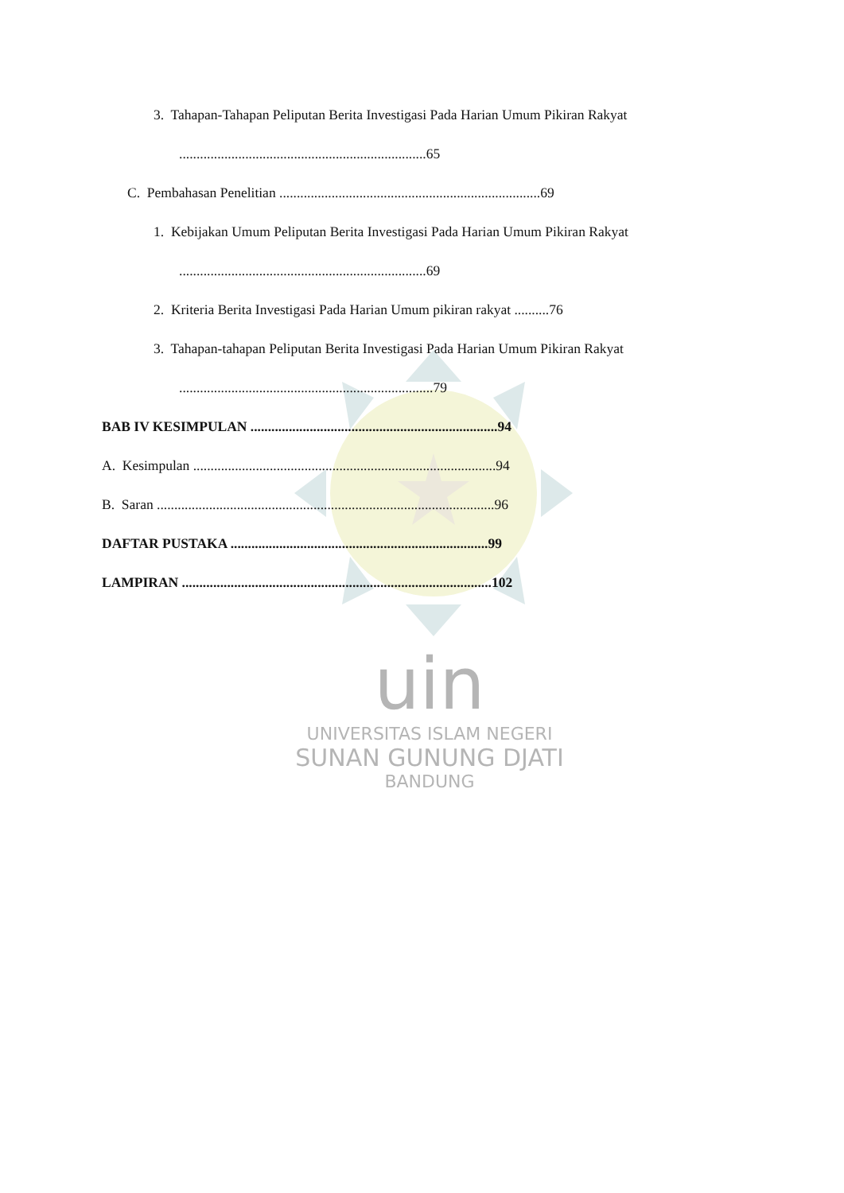uin
UNIVERSITAS ISLAM NEGERI
SUNAN GUNUNG DJATI
BANDUNG
3. Tahapan-Tahapan Peliputan Berita Investigasi Pada Harian Umum Pikiran Rakyat
.......................................................................65
C. Pembahasan Penelitian ...........................................................................69
1. Kebijakan Umum Peliputan Berita Investigasi Pada Harian Umum Pikiran Rakyat
.......................................................................69
2. Kriteria Berita Investigasi Pada Harian Umum pikiran rakyat ..........76
3. Tahapan-tahapan Peliputan Berita Investigasi Pada Harian Umum Pikiran Rakyat
.........................................................................79
BAB IV KESIMPULAN .......................................................................94
A. Kesimpulan .......................................................................................94
B. Saran .................................................................................................96
DAFTAR PUSTAKA ..........................................................................99
LAMPIRAN .........................................................................................102